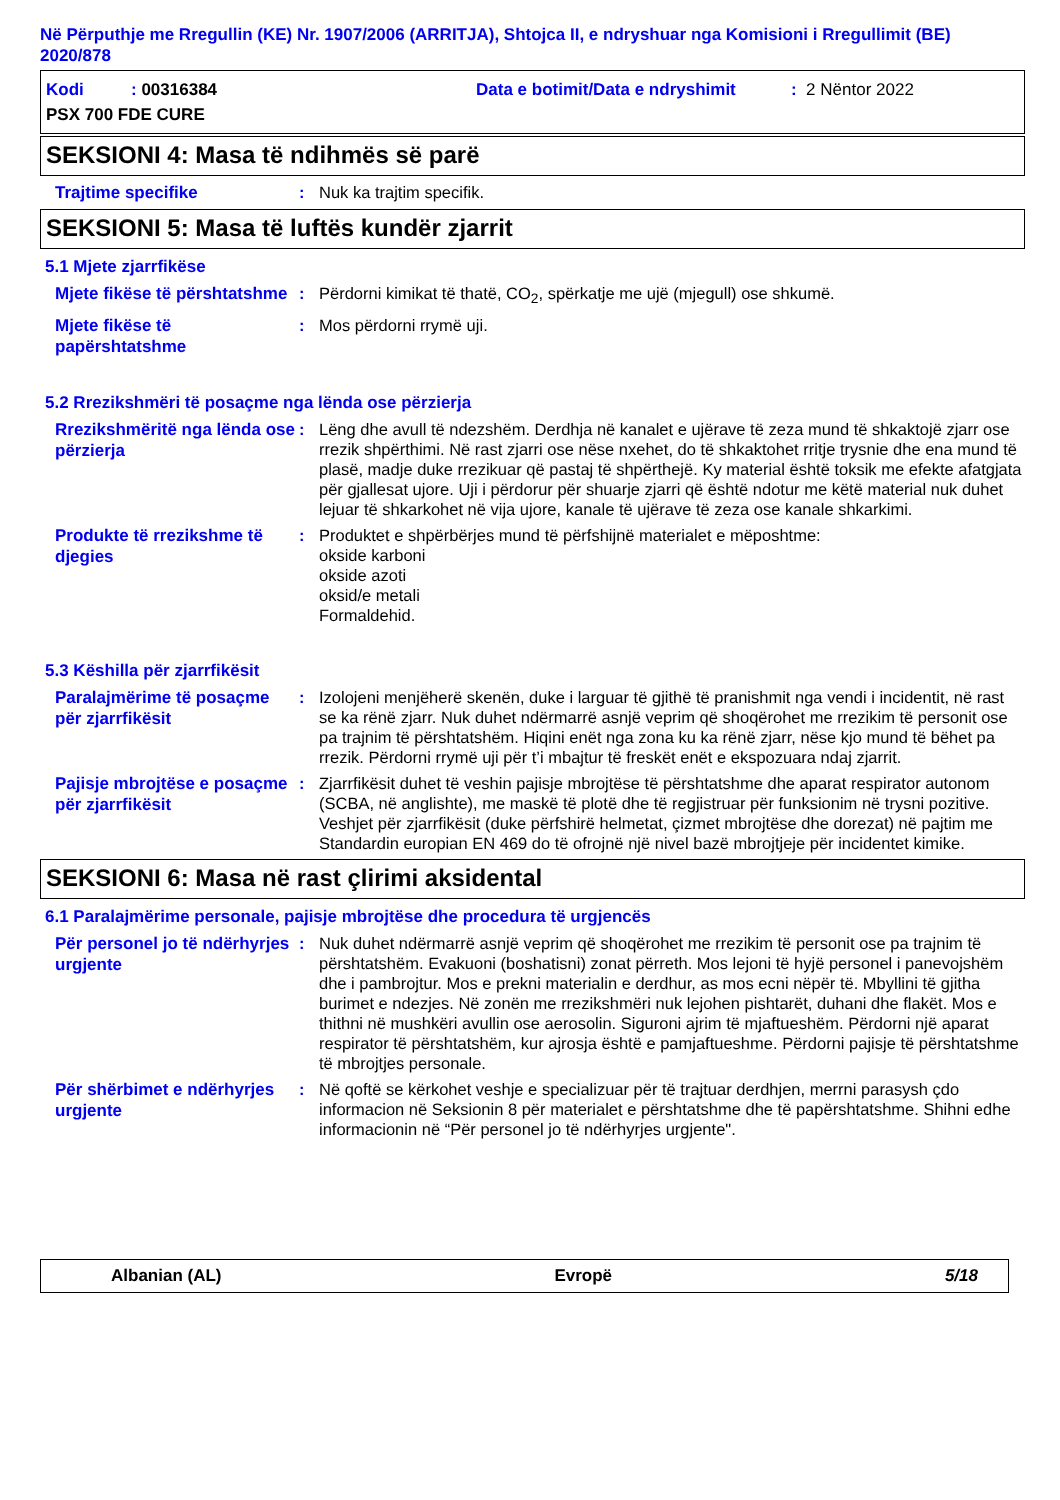Në Përputhje me Rregullin (KE) Nr. 1907/2006 (ARRITJA), Shtojca II, e ndryshuar nga Komisioni i Rregullimit (BE) 2020/878
Kodi : 00316384 Data e botimit/Data e ndryshimit: 2 Nëntor 2022
PSX 700 FDE CURE
SEKSIONI 4: Masa të ndihmës së parë
Trajtime specifike
: Nuk ka trajtim specifik.
SEKSIONI 5: Masa të luftës kundër zjarrit
5.1 Mjete zjarrfikëse
Mjete fikëse të përshtatshme
: Përdorni kimikat të thatë, CO<sub>2</sub>, spërkatje me ujë (mjegull) ose shkumë.
Mjete fikëse të papërshtatshme
: Mos përdorni rrymë uji.
5.2 Rrezikshmëri të posaçme nga lënda ose përzierja
Rrezikshmëritë nga lënda ose përzierja
: Lëng dhe avull të ndezshëm. Derdhja në kanalet e ujërave të zeza mund të shkaktojë zjarr ose rrezik shpërthimi. Në rast zjarri ose nëse nxehet, do të shkaktohet rritje trysnie dhe ena mund të plasë, madje duke rrezikuar që pastaj të shpërthejë. Ky material është toksik me efekte afatgjata për gjallesat ujore. Uji i përdorur për shuarje zjarri që është ndotur me këtë material nuk duhet lejuar të shkarkohet në vija ujore, kanale të ujërave të zeza ose kanale shkarkimi.
Produkte të rrezikshme të djegies
: Produktet e shpërbërjes mund të përfshijnë materialet e mëposhtme:
okside karboni
okside azoti
oksid/e metali
Formaldehid.
5.3 Këshilla për zjarrfikësit
Paralajmërime të posaçme për zjarrfikësit
: Izolojeni menjëherë skenën, duke i larguar të gjithë të pranishmit nga vendi i incidentit, në rast se ka rënë zjarr. Nuk duhet ndërmarrë asnjë veprim që shoqërohet me rrezikim të personit ose pa trajnim të përshtatshëm. Hiqini enët nga zona ku ka rënë zjarr, nëse kjo mund të bëhet pa rrezik. Përdorni rrymë uji për t’i mbajtur të freskët enët e ekspozuara ndaj zjarrit.
Pajisje mbrojtëse e posaçme për zjarrfikësit
: Zjarrfikësit duhet të veshin pajisje mbrojtëse të përshtatshme dhe aparat respirator autonom (SCBA, në anglishte), me maskë të plotë dhe të regjistruar për funksionim në trysni pozitive. Veshjet për zjarrfikësit (duke përfshirë helmetat, çizmet mbrojtëse dhe dorezat) në pajtim me Standardin europian EN 469 do të ofrojnë një nivel bazë mbrojtjeje për incidentet kimike.
SEKSIONI 6: Masa në rast çlirimi aksidental
6.1 Paralajmërime personale, pajisje mbrojtëse dhe procedura të urgjencës
Për personel jo të ndërhyrjes urgjente
: Nuk duhet ndërmarrë asnjë veprim që shoqërohet me rrezikim të personit ose pa trajnim të përshtatshëm. Evakuoni (boshatisni) zonat përreth. Mos lejoni të hyjë personel i panevojshëm dhe i pambrojtur. Mos e prekni materialin e derdhur, as mos ecni nëpër të. Mbyllini të gjitha burimet e ndezjes. Në zonën me rrezikshmëri nuk lejohen pishtarët, duhani dhe flakët. Mos e thithni në mushkëri avullin ose aerosolin. Siguroni ajrim të mjaftueshëm. Përdorni një aparat respirator të përshtatshëm, kur ajrosja është e pamjaftueshme. Përdorni pajisje të përshtatshme të mbrojtjes personale.
Për shërbimet e ndërhyrjes urgjente
: Në qoftë se kërkohet veshje e specializuar për të trajtuar derdhjen, merrni parasysh çdo informacion në Seksionin 8 për materialet e përshtatshme dhe të papërshtatshme. Shihni edhe informacionin në “Për personel jo të ndërhyrjes urgjente".
Albanian (AL) Evropë 5/18